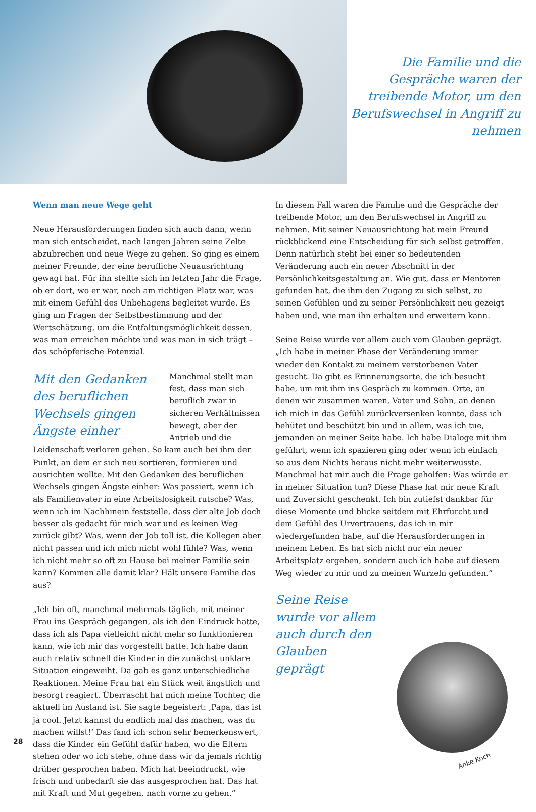Die Familie und die Gespräche waren der treibende Motor, um den Berufswechsel in Angriff zu nehmen
Wenn man neue Wege geht
Neue Herausforderungen finden sich auch dann, wenn man sich entscheidet, nach langen Jahren seine Zelte abzubrechen und neue Wege zu gehen. So ging es einem meiner Freunde, der eine berufliche Neuausrichtung gewagt hat. Für ihn stellte sich im letzten Jahr die Frage, ob er dort, wo er war, noch am richtigen Platz war, was mit einem Gefühl des Unbehagens begleitet wurde. Es ging um Fragen der Selbstbestimmung und der Wertschätzung, um die Entfaltungsmöglichkeit dessen, was man erreichen möchte und was man in sich trägt – das schöpferische Potenzial.
Mit den Gedanken des beruflichen Wechsels gingen Ängste einher
Manchmal stellt man fest, dass man sich beruflich zwar in sicheren Verhältnissen bewegt, aber der Antrieb und die Leidenschaft verloren gehen. So kam auch bei ihm der Punkt, an dem er sich neu sortieren, formieren und ausrichten wollte. Mit den Gedanken des beruflichen Wechsels gingen Ängste einher: Was passiert, wenn ich als Familienvater in eine Arbeitslosigkeit rutsche? Was, wenn ich im Nachhinein feststelle, dass der alte Job doch besser als gedacht für mich war und es keinen Weg zurück gibt? Was, wenn der Job toll ist, die Kollegen aber nicht passen und ich mich nicht wohl fühle? Was, wenn ich nicht mehr so oft zu Hause bei meiner Familie sein kann? Kommen alle damit klar? Hält unsere Familie das aus?
„Ich bin oft, manchmal mehrmals täglich, mit meiner Frau ins Gespräch gegangen, als ich den Eindruck hatte, dass ich als Papa vielleicht nicht mehr so funktionieren kann, wie ich mir das vorgestellt hatte. Ich habe dann auch relativ schnell die Kinder in die zunächst unklare Situation eingeweiht. Da gab es ganz unterschiedliche Reaktionen. Meine Frau hat ein Stück weit ängstlich und besorgt reagiert. Überrascht hat mich meine Tochter, die aktuell im Ausland ist. Sie sagte begeistert: ‚Papa, das ist ja cool. Jetzt kannst du endlich mal das machen, was du machen willst!‘ Das fand ich schon sehr bemerkenswert, dass die Kinder ein Gefühl dafür haben, wo die Eltern stehen oder wo ich stehe, ohne dass wir da jemals richtig drüber gesprochen haben. Mich hat beeindruckt, wie frisch und unbedarft sie das ausgesprochen hat. Das hat mit Kraft und Mut gegeben, nach vorne zu gehen.“
In diesem Fall waren die Familie und die Gespräche der treibende Motor, um den Berufswechsel in Angriff zu nehmen. Mit seiner Neuausrichtung hat mein Freund rückblickend eine Entscheidung für sich selbst getroffen. Denn natürlich steht bei einer so bedeutenden Veränderung auch ein neuer Abschnitt in der Persönlichkeitsgestaltung an. Wie gut, dass er Mentoren gefunden hat, die ihm den Zugang zu sich selbst, zu seinen Gefühlen und zu seiner Persönlichkeit neu gezeigt haben und, wie man ihn erhalten und erweitern kann.
Seine Reise wurde vor allem auch vom Glauben geprägt. „Ich habe in meiner Phase der Veränderung immer wieder den Kontakt zu meinem verstorbenen Vater gesucht. Da gibt es Erinnerungsorte, die ich besucht habe, um mit ihm ins Gespräch zu kommen. Orte, an denen wir zusammen waren, Vater und Sohn, an denen ich mich in das Gefühl zurückversenken konnte, dass ich behütet und beschützt bin und in allem, was ich tue, jemanden an meiner Seite habe. Ich habe Dialoge mit ihm geführt, wenn ich spazieren ging oder wenn ich einfach so aus dem Nichts heraus nicht mehr weiterwusste. Manchmal hat mir auch die Frage geholfen: Was würde er in meiner Situation tun? Diese Phase hat mir neue Kraft und Zuversicht geschenkt. Ich bin zutiefst dankbar für diese Momente und blicke seitdem mit Ehrfurcht und dem Gefühl des Urvertrauens, das ich in mir wiedergefunden habe, auf die Herausforderungen in meinem Leben. Es hat sich nicht nur ein neuer Arbeitsplatz ergeben, sondern auch ich habe auf diesem Weg wieder zu mir und zu meinen Wurzeln gefunden.“
Seine Reise wurde vor allem auch durch den Glauben geprägt
Anke Koch
28